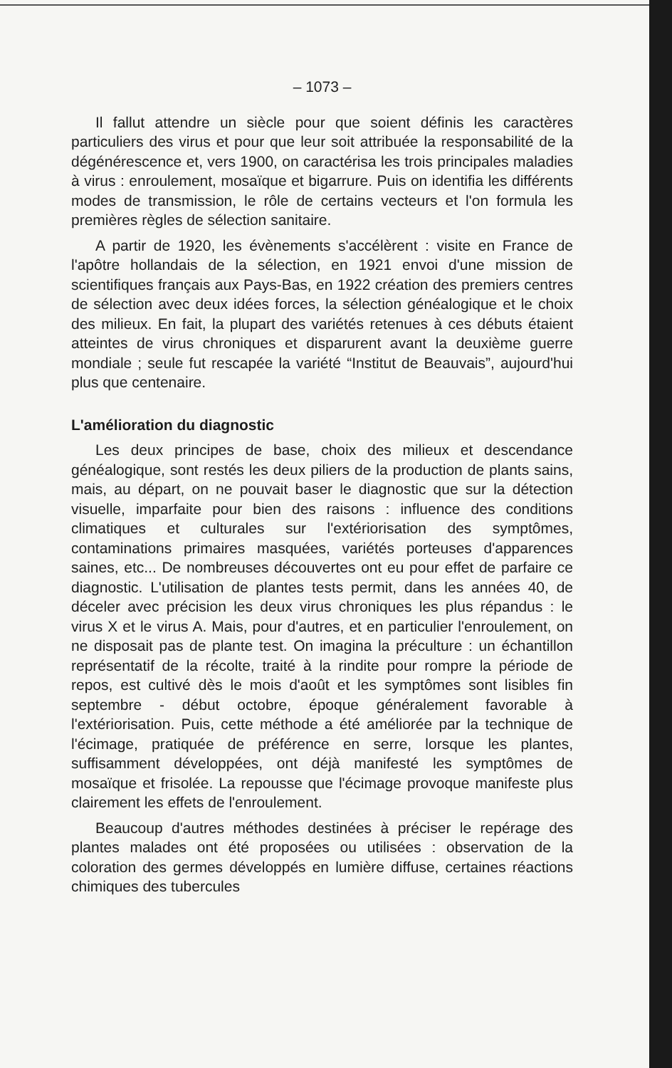– 1073 –
Il fallut attendre un siècle pour que soient définis les caractères particuliers des virus et pour que leur soit attribuée la responsabilité de la dégénérescence et, vers 1900, on caractérisa les trois principales maladies à virus : enroulement, mosaïque et bigarrure. Puis on identifia les différents modes de transmission, le rôle de certains vecteurs et l'on formula les premières règles de sélection sanitaire.
A partir de 1920, les évènements s'accélèrent : visite en France de l'apôtre hollandais de la sélection, en 1921 envoi d'une mission de scientifiques français aux Pays-Bas, en 1922 création des premiers centres de sélection avec deux idées forces, la sélection généalogique et le choix des milieux. En fait, la plupart des variétés retenues à ces débuts étaient atteintes de virus chroniques et disparurent avant la deuxième guerre mondiale ; seule fut rescapée la variété “Institut de Beauvais”, aujourd'hui plus que centenaire.
L'amélioration du diagnostic
Les deux principes de base, choix des milieux et descendance généalogique, sont restés les deux piliers de la production de plants sains, mais, au départ, on ne pouvait baser le diagnostic que sur la détection visuelle, imparfaite pour bien des raisons : influence des conditions climatiques et culturales sur l'extériorisation des symptômes, contaminations primaires masquées, variétés porteuses d'apparences saines, etc... De nombreuses découvertes ont eu pour effet de parfaire ce diagnostic. L'utilisation de plantes tests permit, dans les années 40, de déceler avec précision les deux virus chroniques les plus répandus : le virus X et le virus A. Mais, pour d'autres, et en particulier l'enroulement, on ne disposait pas de plante test. On imagina la préculture : un échantillon représentatif de la récolte, traité à la rindite pour rompre la période de repos, est cultivé dès le mois d'août et les symptômes sont lisibles fin septembre - début octobre, époque généralement favorable à l'extériorisation. Puis, cette méthode a été améliorée par la technique de l'écimage, pratiquée de préférence en serre, lorsque les plantes, suffisamment développées, ont déjà manifesté les symptômes de mosaïque et frisolée. La repousse que l'écimage provoque manifeste plus clairement les effets de l'enroulement.
Beaucoup d'autres méthodes destinées à préciser le repérage des plantes malades ont été proposées ou utilisées : observation de la coloration des germes développés en lumière diffuse, certaines réactions chimiques des tubercules